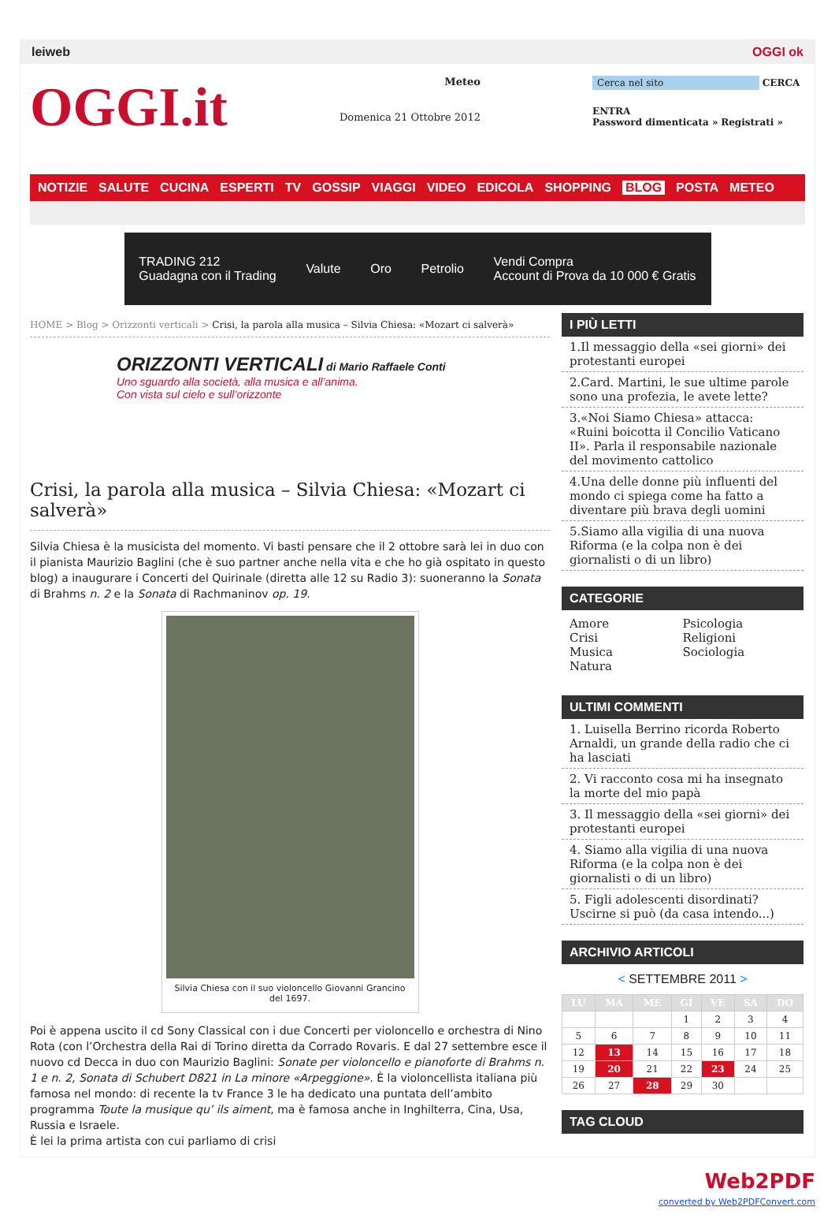leiweb OGGI ok
OGGI.it
Meteo
Domenica 21 Ottobre 2012
Cerca nel sito CERCA
ENTRA
Password dimenticata » Registrati »
NOTIZIE SALUTE CUCINA ESPERTI TV GOSSIP VIAGGI VIDEO EDICOLA SHOPPING BLOG POSTA METEO
TRADING 212
Guadagna con il Trading
Valute Oro Petrolio
Vendi Compra
Account di Prova da 10 000 € Gratis
HOME > Blog > Orizzonti verticali > Crisi, la parola alla musica – Silvia Chiesa: «Mozart ci salverà»
ORIZZONTI VERTICALI di Mario Raffaele Conti
Uno sguardo alla società, alla musica e all’anima.
Con vista sul cielo e sull’orizzonte
Crisi, la parola alla musica – Silvia Chiesa: «Mozart ci salverà»
Silvia Chiesa è la musicista del momento. Vi basti pensare che il 2 ottobre sarà lei in duo con il pianista Maurizio Baglini (che è suo partner anche nella vita e che ho già ospitato in questo blog) a inaugurare i Concerti del Quirinale (diretta alle 12 su Radio 3): suoneranno la Sonata di Brahms n. 2 e la Sonata di Rachmaninov op. 19.
Silvia Chiesa con il suo violoncello Giovanni Grancino del 1697.
Poi è appena uscito il cd Sony Classical con i due Concerti per violoncello e orchestra di Nino Rota (con l’Orchestra della Rai di Torino diretta da Corrado Rovaris. E dal 27 settembre esce il nuovo cd Decca in duo con Maurizio Baglini: Sonate per violoncello e pianoforte di Brahms n. 1 e n. 2, Sonata di Schubert D821 in La minore «Arpeggione». È la violoncellista italiana più famosa nel mondo: di recente la tv France 3 le ha dedicato una puntata dell’ambito programma Toute la musique qu’ ils aiment, ma è famosa anche in Inghilterra, Cina, Usa, Russia e Israele.
È lei la prima artista con cui parliamo di crisi
I PIÙ LETTI
1.Il messaggio della «sei giorni» dei protestanti europei
2.Card. Martini, le sue ultime parole sono una profezia, le avete lette?
3.«Noi Siamo Chiesa» attacca: «Ruini boicotta il Concilio Vaticano II». Parla il responsabile nazionale del movimento cattolico
4.Una delle donne più influenti del mondo ci spiega come ha fatto a diventare più brava degli uomini
5.Siamo alla vigilia di una nuova Riforma (e la colpa non è dei giornalisti o di un libro)
CATEGORIE
Amore
Crisi
Musica
Natura
Psicologia
Religioni
Sociologia
ULTIMI COMMENTI
1. Luisella Berrino ricorda Roberto Arnaldi, un grande della radio che ci ha lasciati
2. Vi racconto cosa mi ha insegnato la morte del mio papà
3. Il messaggio della «sei giorni» dei protestanti europei
4. Siamo alla vigilia di una nuova Riforma (e la colpa non è dei giornalisti o di un libro)
5. Figli adolescenti disordinati? Uscirne si può (da casa intendo...)
ARCHIVIO ARTICOLI
< SETTEMBRE 2011 >
| LU | MA | ME | GI | VE | SA | DO |
| --- | --- | --- | --- | --- | --- | --- |
| | | | 1 | 2 | 3 | 4 |
| 5 | 6 | 7 | 8 | 9 | 10 | 11 |
| 12 | 13 | 14 | 15 | 16 | 17 | 18 |
| 19 | 20 | 21 | 22 | 23 | 24 | 25 |
| 26 | 27 | 28 | 29 | 30 | | |
TAG CLOUD
Web2PDF
converted by Web2PDFConvert.com